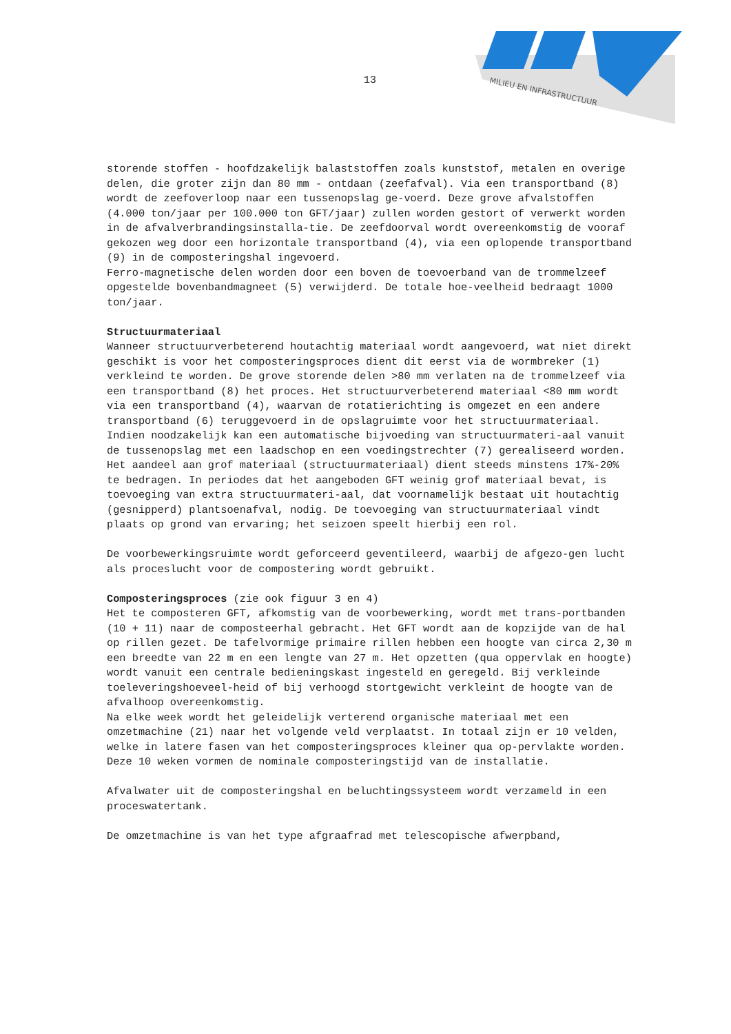13
MILIEU EN INFRASTRUCTUUR
storende stoffen - hoofdzakelijk balaststoffen zoals kunststof, metalen en overige delen, die groter zijn dan 80 mm - ontdaan (zeefafval). Via een transportband (8) wordt de zeefoverloop naar een tussenopslag ge-voerd. Deze grove afvalstoffen (4.000 ton/jaar per 100.000 ton GFT/jaar) zullen worden gestort of verwerkt worden in de afvalverbrandingsinstalla-tie. De zeefdoorval wordt overeenkomstig de vooraf gekozen weg door een horizontale transportband (4), via een oplopende transportband (9) in de composteringshal ingevoerd.
Ferro-magnetische delen worden door een boven de toevoerband van de trommelzeef opgestelde bovenbandmagneet (5) verwijderd. De totale hoe-veelheid bedraagt 1000 ton/jaar.
Structuurmateriaal
Wanneer structuurverbeterend houtachtig materiaal wordt aangevoerd, wat niet direkt geschikt is voor het composteringsproces dient dit eerst via de wormbreker (1) verkleind te worden. De grove storende delen >80 mm verlaten na de trommelzeef via een transportband (8) het proces. Het structuurverbeterend materiaal <80 mm wordt via een transportband (4), waarvan de rotatierichting is omgezet en een andere transportband (6) teruggevoerd in de opslagruimte voor het structuurmateriaal.
Indien noodzakelijk kan een automatische bijvoeding van structuurmateri-aal vanuit de tussenopslag met een laadschop en een voedingstrechter (7) gerealiseerd worden. Het aandeel aan grof materiaal (structuurmateriaal) dient steeds minstens 17%-20% te bedragen. In periodes dat het aangeboden GFT weinig grof materiaal bevat, is toevoeging van extra structuurmateri-aal, dat voornamelijk bestaat uit houtachtig (gesnipperd) plantsoenafval, nodig. De toevoeging van structuurmateriaal vindt plaats op grond van ervaring; het seizoen speelt hierbij een rol.
De voorbewerkingsruimte wordt geforceerd geventileerd, waarbij de afgezo-gen lucht als proceslucht voor de compostering wordt gebruikt.
Composteringsproces (zie ook figuur 3 en 4)
Het te composteren GFT, afkomstig van de voorbewerking, wordt met trans-portbanden (10 + 11) naar de composteerhal gebracht. Het GFT wordt aan de kopzijde van de hal op rillen gezet. De tafelvormige primaire rillen hebben een hoogte van circa 2,30 m een breedte van 22 m en een lengte van 27 m. Het opzetten (qua oppervlak en hoogte) wordt vanuit een centrale bedieningskast ingesteld en geregeld. Bij verkleinde toeleveringshoeveel-heid of bij verhoogd stortgewicht verkleint de hoogte van de afvalhoop overeenkomstig.
Na elke week wordt het geleidelijk verterend organische materiaal met een omzetmachine (21) naar het volgende veld verplaatst. In totaal zijn er 10 velden, welke in latere fasen van het composteringsproces kleiner qua op-pervlakte worden. Deze 10 weken vormen de nominale composteringstijd van de installatie.
Afvalwater uit de composteringshal en beluchtingssysteem wordt verzameld in een proceswatertank.
De omzetmachine is van het type afgraafrad met telescopische afwerpband,